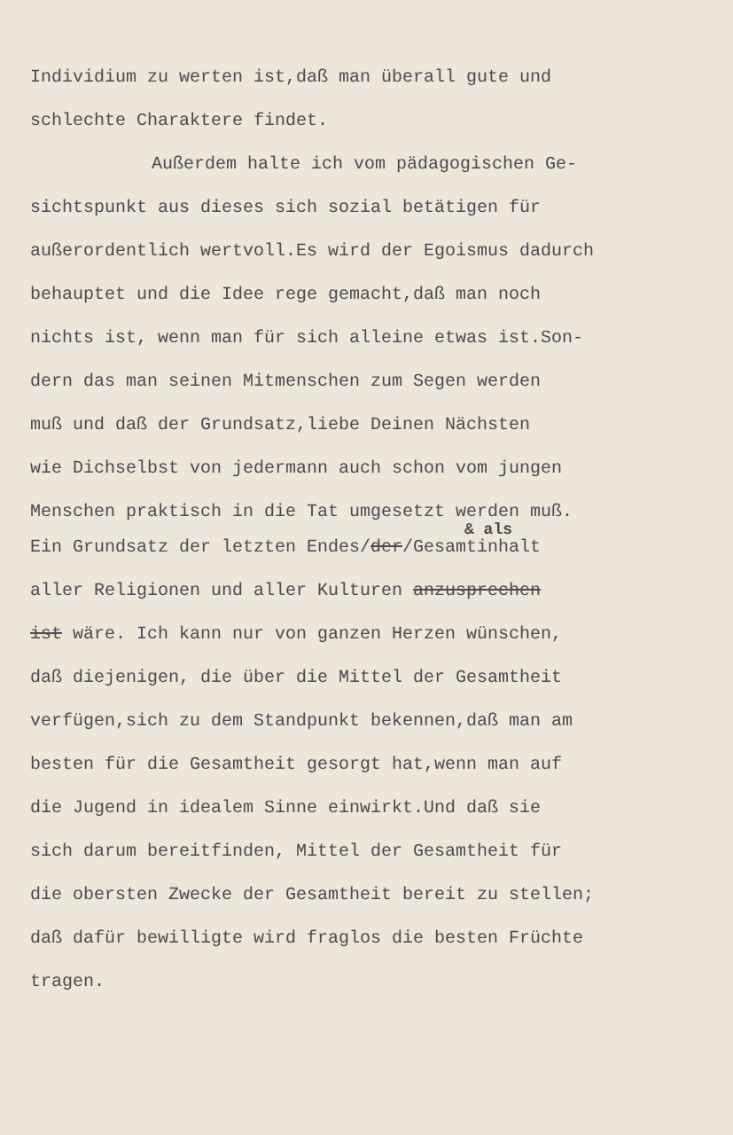Individium zu werten ist,daß man überall gute und
schlechte Charaktere findet.
Außerdem halte ich vom pädagogischen Ge-
sichtspunkt aus dieses sich sozial betätigen für
außerordentlich wertvoll.Es wird der Egoismus dadurch
behauptet und die Idee rege gemacht,daß man noch
nichts ist, wenn man für sich alleine etwas ist.Son-
dern das man seinen Mitmenschen zum Segen werden
muß und daß der Grundsatz,liebe Deinen Nächsten
wie Dichselbst von jedermann auch schon vom jungen
Menschen praktisch in die Tat umgesetzt werden muß.
& als
Ein Grundsatz der letzten Endes/der/Gesamtinhalt
aller Religionen und aller Kulturen anzusprechen
ist wäre. Ich kann nur von ganzen Herzen wünschen,
daß diejenigen, die über die Mittel der Gesamtheit
verfügen,sich zu dem Standpunkt bekennen,daß man am
besten für die Gesamtheit gesorgt hat,wenn man auf
die Jugend in idealem Sinne einwirkt.Und daß sie
sich darum bereitfinden, Mittel der Gesamtheit für
die obersten Zwecke der Gesamtheit bereit zu stellen;
daß dafür bewilligte wird fraglos die besten Früchte
tragen.